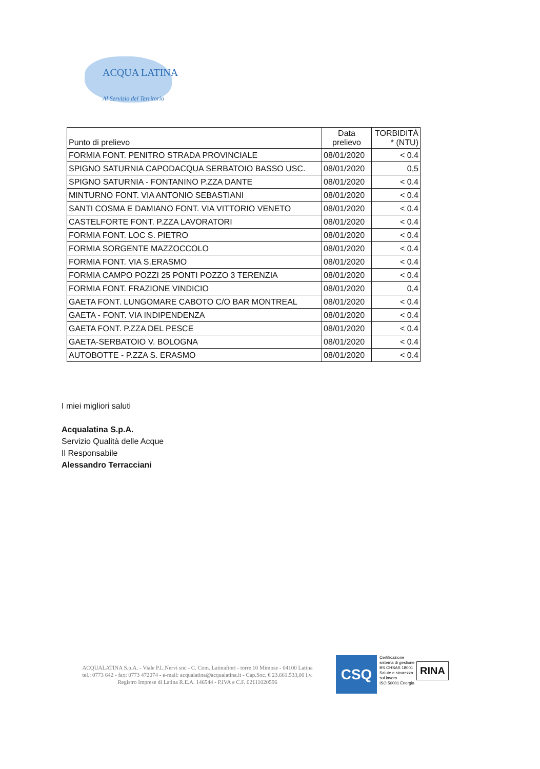ACQUA LATINA
Al Servizio del Territorio
| Punto di prelievo | Data prelievo | TORBIDITÀ * (NTU) |
| --- | --- | --- |
| FORMIA FONT. PENITRO STRADA PROVINCIALE | 08/01/2020 | < 0.4 |
| SPIGNO SATURNIA CAPODACQUA SERBATOIO BASSO USC. | 08/01/2020 | 0,5 |
| SPIGNO SATURNIA - FONTANINO P.ZZA DANTE | 08/01/2020 | < 0.4 |
| MINTURNO FONT. VIA ANTONIO SEBASTIANI | 08/01/2020 | < 0.4 |
| SANTI COSMA E DAMIANO FONT. VIA VITTORIO VENETO | 08/01/2020 | < 0.4 |
| CASTELFORTE FONT. P.ZZA LAVORATORI | 08/01/2020 | < 0.4 |
| FORMIA FONT. LOC S. PIETRO | 08/01/2020 | < 0.4 |
| FORMIA SORGENTE MAZZOCCOLO | 08/01/2020 | < 0.4 |
| FORMIA FONT. VIA S.ERASMO | 08/01/2020 | < 0.4 |
| FORMIA CAMPO POZZI 25 PONTI POZZO 3 TERENZIA | 08/01/2020 | < 0.4 |
| FORMIA FONT. FRAZIONE VINDICIO | 08/01/2020 | 0,4 |
| GAETA FONT. LUNGOMARE CABOTO C/O BAR MONTREAL | 08/01/2020 | < 0.4 |
| GAETA - FONT. VIA INDIPENDENZA | 08/01/2020 | < 0.4 |
| GAETA FONT. P.ZZA DEL PESCE | 08/01/2020 | < 0.4 |
| GAETA-SERBATOIO V. BOLOGNA | 08/01/2020 | < 0.4 |
| AUTOBOTTE - P.ZZA S. ERASMO | 08/01/2020 | < 0.4 |
I miei migliori saluti
Acqualatina S.p.A.
Servizio Qualità delle Acque
Il Responsabile
Alessandro Terracciani
ACQUALATINA S.p.A. - Viale P.L.Nervi snc - C. Com. Latinafiori - torre 10 Mimose - 04100 Latina
tel.: 0773 642 - fax: 0773 472074 - e-mail: acqualatina@acqualatina.it - Cap.Soc. € 23.661.533,00 i.v.
Registro Imprese di Latina R.E.A. 146544 - P.IVA e C.F. 02111020596
CSQ
Certificazione sistema di gestione
BS OHSAS 18001 Salute e sicurezza sul lavoro
ISO 50001 Energia
RINA